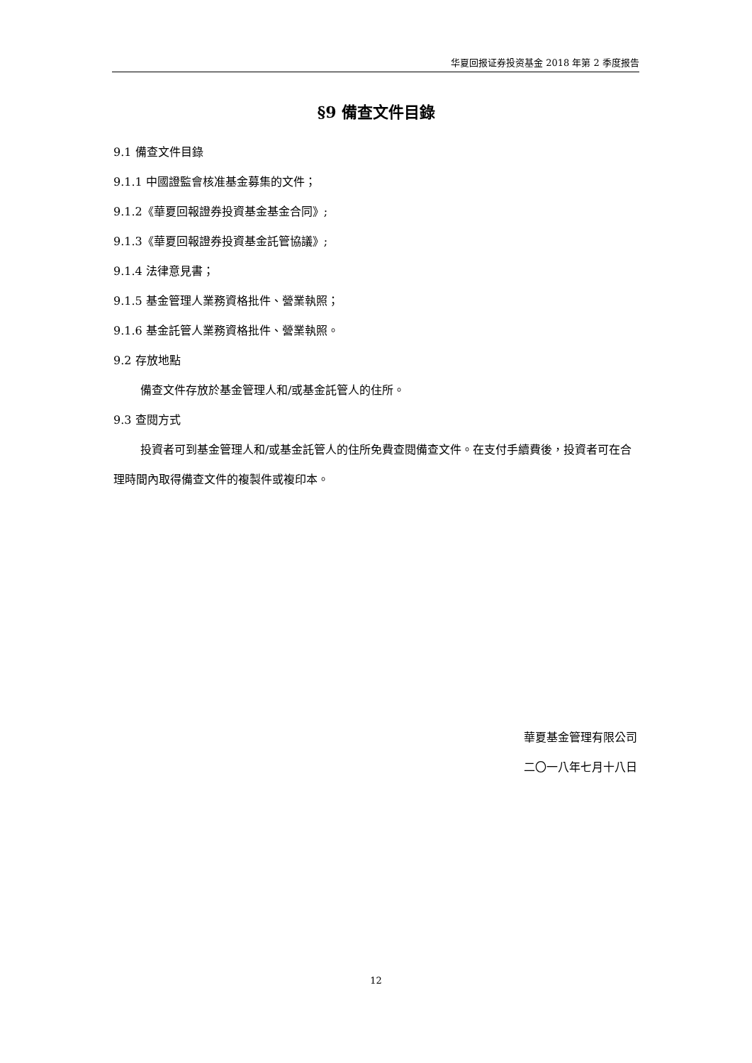华夏回报证券投资基金 2018 年第 2 季度报告
§9 備查文件目錄
9.1 備查文件目錄
9.1.1 中國證監會核准基金募集的文件；
9.1.2《華夏回報證券投資基金基金合同》;
9.1.3《華夏回報證券投資基金託管協議》;
9.1.4 法律意見書；
9.1.5 基金管理人業務資格批件、營業執照；
9.1.6 基金託管人業務資格批件、營業執照。
9.2 存放地點
備查文件存放於基金管理人和/或基金託管人的住所。
9.3 查閱方式
投資者可到基金管理人和/或基金託管人的住所免費查閱備查文件。在支付手續費後，投資者可在合理時間內取得備查文件的複製件或複印本。
華夏基金管理有限公司
二〇一八年七月十八日
12